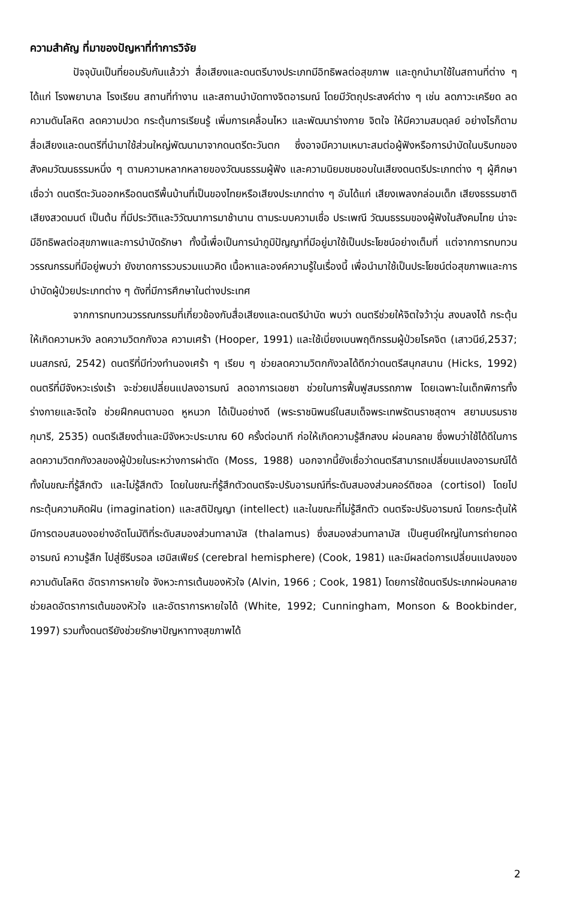ความสำคัญ ที่มาของปัญหาที่ทำการวิจัย
ปัจจุบันเป็นที่ยอมรับกันแล้วว่า สื่อเสียงและดนตรีบางประเภทมีอิทธิพลต่อสุขภาพ และถูกนำมาใช้ในสถานที่ต่าง ๆ ได้แก่ โรงพยาบาล โรงเรียน สถานที่ทำงาน และสถานบำบัดทางจิตอารมณ์ โดยมีวัตถุประสงค์ต่าง ๆ เช่น ลดภาวะเครียด ลดความดันโลหิต ลดความปวด กระตุ้นการเรียนรู้ เพิ่มการเคลื่อนไหว และพัฒนาร่างกาย จิตใจ ให้มีความสมดุลย์ อย่างไรก็ตาม สื่อเสียงและดนตรีที่นำมาใช้ส่วนใหญ่พัฒนามาจากดนตรีตะวันตก ซึ่งอาจมีความเหมาะสมต่อผู้ฟังหรือการบำบัดในบริบทของสังคมวัฒนธรรมหนึ่ง ๆ ตามความหลากหลายของวัฒนธรรมผู้ฟัง และความนิยมชมชอบในเสียงดนตรีประเภทต่าง ๆ ผู้ศึกษาเชื่อว่า ดนตรีตะวันออกหรือดนตรีพื้นบ้านที่เป็นของไทยหรือเสียงประเภทต่าง ๆ อันได้แก่ เสียงเพลงกล่อมเด็ก เสียงธรรมชาติ เสียงสวดมนต์ เป็นต้น ที่มีประวัติและวิวัฒนาการมาช้านาน ตามระบบความเชื่อ ประเพณี วัฒนธรรมของผู้ฟังในสังคมไทย น่าจะมีอิทธิพลต่อสุขภาพและการบำบัดรักษา ทั้งนี้เพื่อเป็นการนำภูมิปัญญาที่มีอยู่มาใช้เป็นประโยชน์อย่างเต็มที่ แต่จากการทบทวนวรรณกรรมที่มีอยู่พบว่า ยังขาดการรวบรวมแนวคิด เนื้อหาและองค์ความรู้ในเรื่องนี้ เพื่อนำมาใช้เป็นประโยชน์ต่อสุขภาพและการบำบัดผู้ป่วยประเภทต่าง ๆ ดังที่มีการศึกษาในต่างประเทศ
จากการทบทวนวรรณกรรมที่เกี่ยวข้องกับสื่อเสียงและดนตรีบำบัด พบว่า ดนตรีช่วยให้จิตใจว้าวุ่น สงบลงได้ กระตุ้นให้เกิดความหวัง ลดความวิตกกังวล ความเศร้า (Hooper, 1991) และใช้เบี่ยงเบนพฤติกรรมผู้ป่วยโรคจิต (เสาวนีย์,2537; มนสภรณ์, 2542) ดนตรีที่มีท่วงทำนองเศร้า ๆ เรียบ ๆ ช่วยลดความวิตกกังวลได้ดีกว่าดนตรีสนุกสนาน (Hicks, 1992) ดนตรีที่มีจังหวะเร่งเร้า จะช่วยเปลี่ยนแปลงอารมณ์ ลดอาการเฉยชา ช่วยในการฟื้นฟูสมรรถภาพ โดยเฉพาะในเด็กพิการทั้งร่างกายและจิตใจ ช่วยฝึกคนตาบอด หูหนวก ได้เป็นอย่างดี (พระราชนิพนธ์ในสมเด็จพระเทพรัตนราชสุดาฯ สยามบรมราชกุมารี, 2535) ดนตรีเสียงต่ำและมีจังหวะประมาณ 60 ครั้งต่อนาที ก่อให้เกิดความรู้สึกสงบ ผ่อนคลาย ซึ่งพบว่าใช้ได้ดีในการลดความวิตกกังวลของผู้ป่วยในระหว่างการผ่าตัด (Moss, 1988) นอกจากนี้ยังเชื่อว่าดนตรีสามารถเปลี่ยนแปลงอารมณ์ได้ ทั้งในขณะที่รู้สึกตัว และไม่รู้สึกตัว โดยในขณะที่รู้สึกตัวดนตรีจะปรับอารมณ์ที่ระดับสมองส่วนคอร์ติซอล (cortisol) โดยไปกระตุ้นความคิดฝัน (imagination) และสติปัญญา (intellect) และในขณะที่ไม่รู้สึกตัว ดนตรีจะปรับอารมณ์ โดยกระตุ้นให้มีการตอบสนองอย่างอัตโนมัติที่ระดับสมองส่วนทาลามัส (thalamus) ซึ่งสมองส่วนทาลามัส เป็นศูนย์ใหญ่ในการถ่ายทอดอารมณ์ ความรู้สึก ไปสู่ซีรีบรอล เฮมิสเฟียร์ (cerebral hemisphere) (Cook, 1981) และมีผลต่อการเปลี่ยนแปลงของความดันโลหิต อัตราการหายใจ จังหวะการเต้นของหัวใจ (Alvin, 1966 ; Cook, 1981) โดยการใช้ดนตรีประเภทผ่อนคลาย ช่วยลดอัตราการเต้นของหัวใจ และอัตราการหายใจได้ (White, 1992; Cunningham, Monson & Bookbinder, 1997) รวมทั้งดนตรียังช่วยรักษาปัญหาทางสุขภาพได้
2